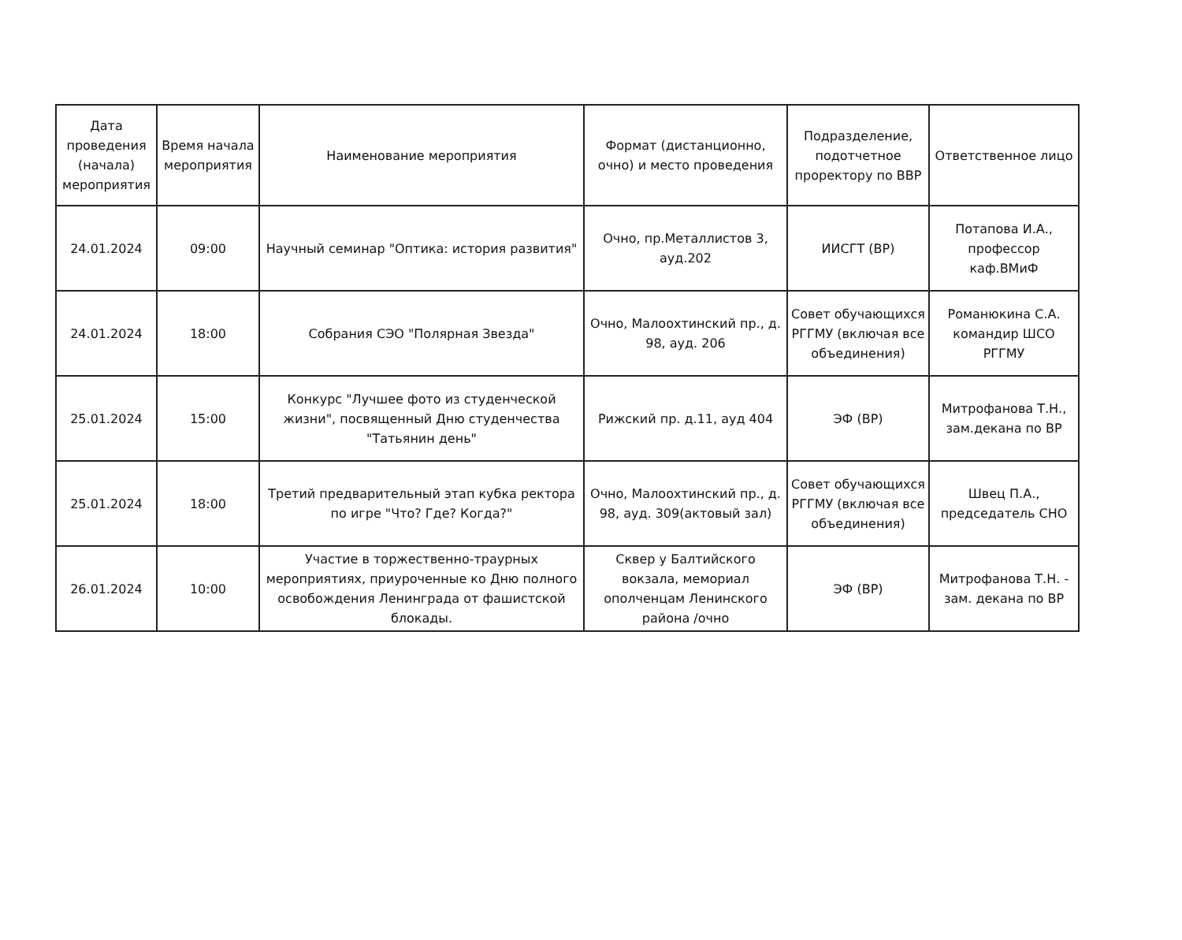| Дата проведения (начала) мероприятия | Время начала мероприятия | Наименование мероприятия | Формат (дистанционно, очно) и место проведения | Подразделение, подотчетное проректору по ВВР | Ответственное лицо |
| --- | --- | --- | --- | --- | --- |
| 24.01.2024 | 09:00 | Научный семинар "Оптика: история развития" | Очно, пр.Металлистов 3, ауд.202 | ИИСГТ (ВР) | Потапова И.А., профессор каф.ВМиФ |
| 24.01.2024 | 18:00 | Собрания СЭО "Полярная Звезда" | Очно, Малоохтинский пр., д. 98, ауд. 206 | Совет обучающихся РГГМУ (включая все объединения) | Романюкина С.А. командир ШСО РГГМУ |
| 25.01.2024 | 15:00 | Конкурс "Лучшее фото из студенческой жизни", посвященный Дню студенчества "Татьянин день" | Рижский пр. д.11, ауд 404 | ЭФ (ВР) | Митрофанова Т.Н., зам.декана по ВР |
| 25.01.2024 | 18:00 | Третий предварительный этап кубка ректора по игре "Что? Где? Когда?" | Очно, Малоохтинский пр., д. 98, ауд. 309(актовый зал) | Совет обучающихся РГГМУ (включая все объединения) | Швец П.А., председатель СНО |
| 26.01.2024 | 10:00 | Участие в торжественно-траурных мероприятиях, приуроченные ко Дню полного освобождения Ленинграда от фашистской блокады. | Сквер у Балтийского вокзала, мемориал ополченцам Ленинского района /очно | ЭФ (ВР) | Митрофанова Т.Н. - зам. декана по ВР |